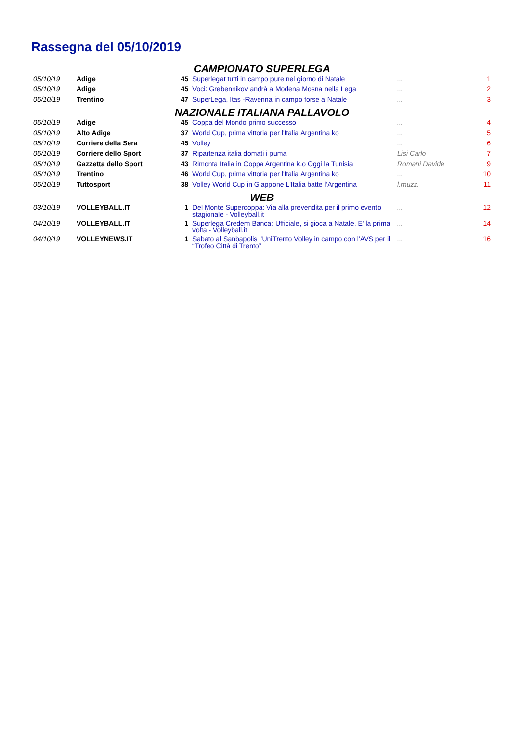Rassegna del 05/10/2019
| CAMPIONATO SUPERLEGA | | | | | |
| 05/10/19 | Adige | 45 | Superlegat tutti in campo pure nel giorno di Natale | ... | 1 |
| 05/10/19 | Adige | 45 | Voci: Grebennikov andrà a Modena Mosna nella Lega | ... | 2 |
| 05/10/19 | Trentino | 47 | SuperLega, Itas -Ravenna in campo forse a Natale | ... | 3 |
| NAZIONALE ITALIANA PALLAVOLO | | | | | |
| 05/10/19 | Adige | 45 | Coppa del Mondo primo successo | ... | 4 |
| 05/10/19 | Alto Adige | 37 | World Cup, prima vittoria per l'Italia Argentina ko | ... | 5 |
| 05/10/19 | Corriere della Sera | 45 | Volley | ... | 6 |
| 05/10/19 | Corriere dello Sport | 37 | Ripartenza italia domati i puma | Lisi Carlo | 7 |
| 05/10/19 | Gazzetta dello Sport | 43 | Rimonta Italia in Coppa Argentina k.o Oggi la Tunisia | Romani Davide | 9 |
| 05/10/19 | Trentino | 46 | World Cup, prima vittoria per l'Italia Argentina ko | ... | 10 |
| 05/10/19 | Tuttosport | 38 | Volley World Cup in Giappone L'Italia batte l'Argentina | l.muzz. | 11 |
| WEB | | | | | |
| 03/10/19 | VOLLEYBALL.IT | 1 | Del Monte Supercoppa: Via alla prevendita per il primo evento stagionale - Volleyball.it | ... | 12 |
| 04/10/19 | VOLLEYBALL.IT | 1 | Superlega Credem Banca: Ufficiale, si gioca a Natale. E' la prima volta - Volleyball.it | ... | 14 |
| 04/10/19 | VOLLEYNEWS.IT | 1 | Sabato al Sanbapolis l’UniTrento Volley in campo con l’AVS per il “Trofeo Città di Trento” | ... | 16 |